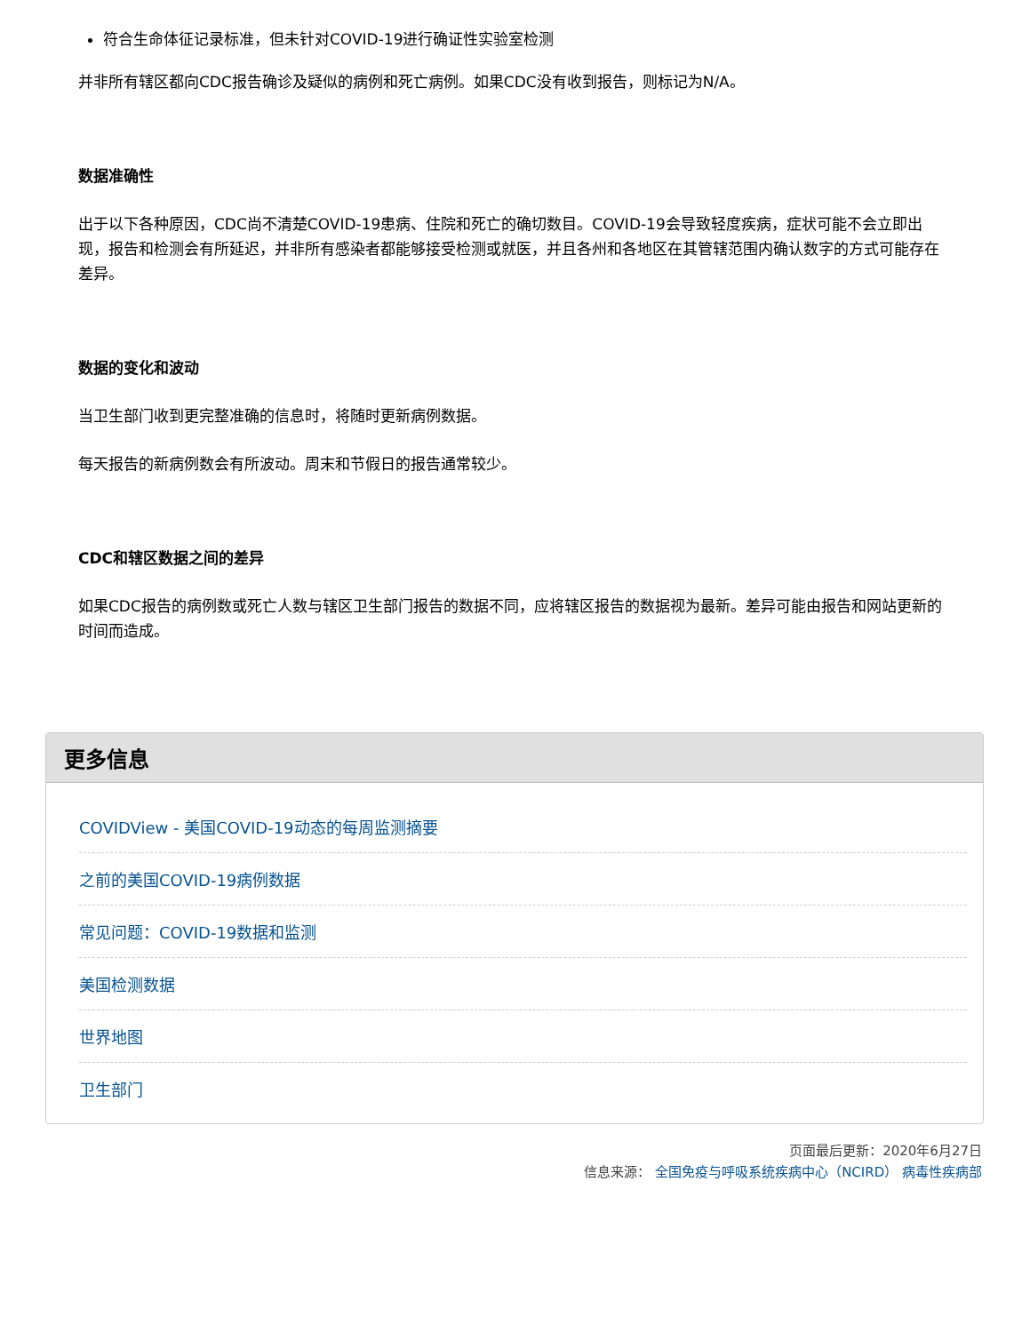符合生命体征记录标准，但未针对COVID-19进行确证性实验室检测
并非所有辖区都向CDC报告确诊及疑似的病例和死亡病例。如果CDC没有收到报告，则标记为N/A。
数据准确性
出于以下各种原因，CDC尚不清楚COVID-19患病、住院和死亡的确切数目。COVID-19会导致轻度疾病，症状可能不会立即出现，报告和检测会有所延迟，并非所有感染者都能够接受检测或就医，并且各州和各地区在其管辖范围内确认数字的方式可能存在差异。
数据的变化和波动
当卫生部门收到更完整准确的信息时，将随时更新病例数据。
每天报告的新病例数会有所波动。周末和节假日的报告通常较少。
CDC和辖区数据之间的差异
如果CDC报告的病例数或死亡人数与辖区卫生部门报告的数据不同，应将辖区报告的数据视为最新。差异可能由报告和网站更新的时间而造成。
更多信息
COVIDView - 美国COVID-19动态的每周监测摘要
之前的美国COVID-19病例数据
常见问题：COVID-19数据和监测
美国检测数据
世界地图
卫生部门
页面最后更新：2020年6月27日
信息来源： 全国免疫与呼吸系统疾病中心（NCIRD） 病毒性疾病部